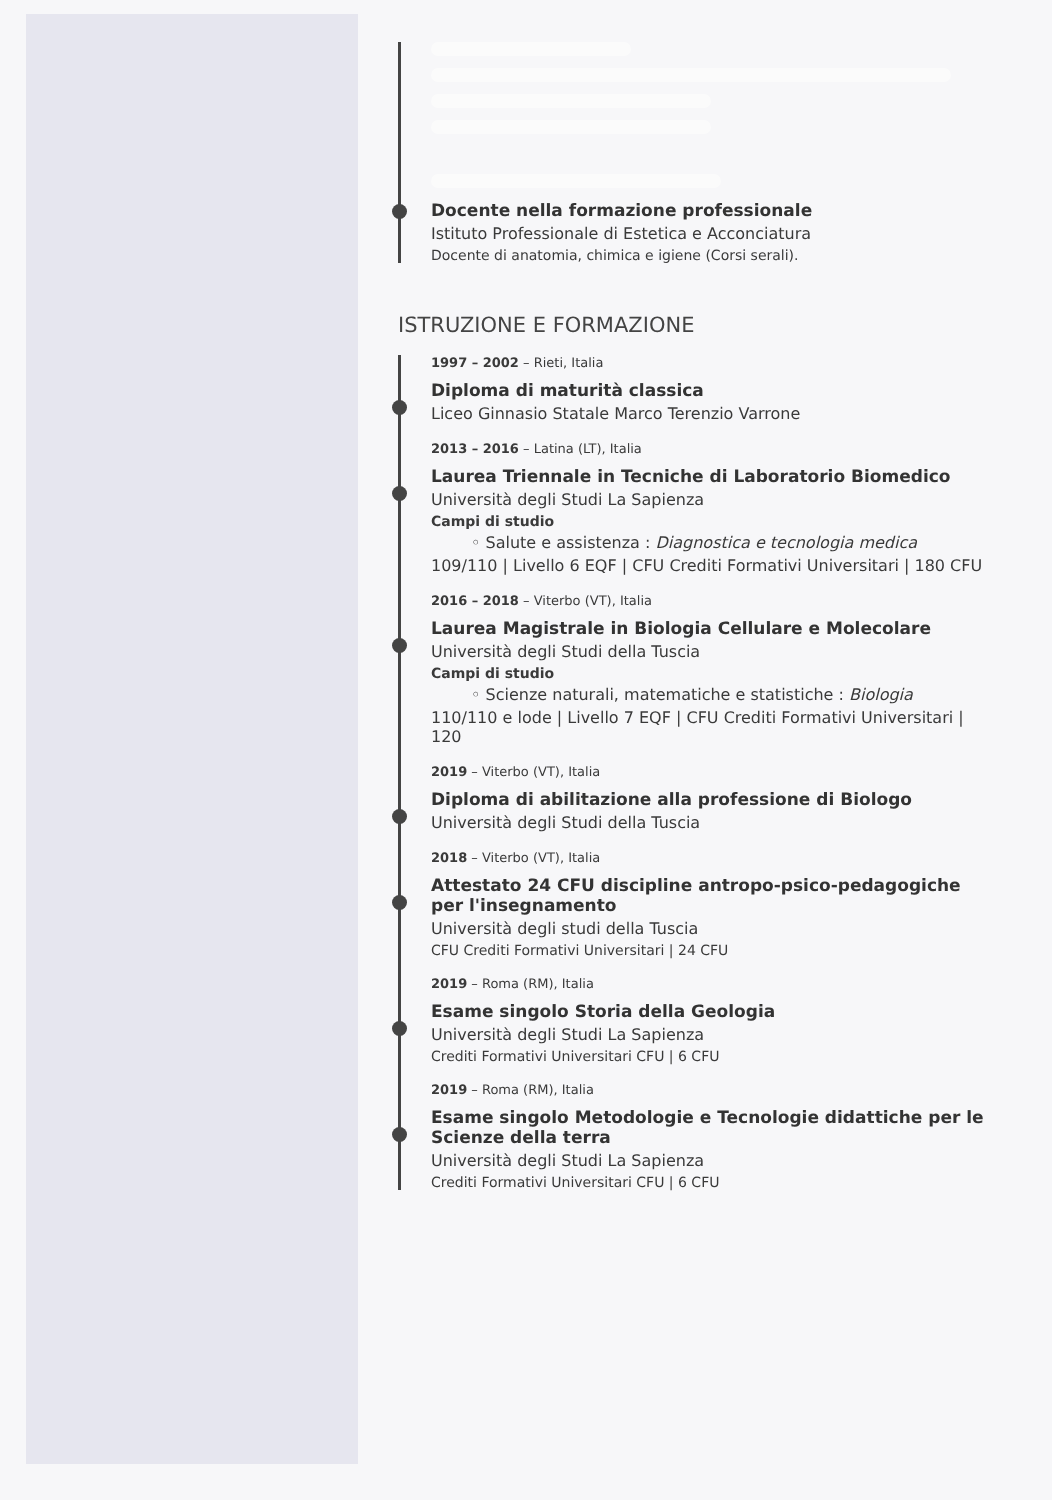Docente nella formazione professionale
Istituto Professionale di Estetica e Acconciatura
Docente di anatomia, chimica e igiene (Corsi serali).
ISTRUZIONE E FORMAZIONE
1997 – 2002 – Rieti, Italia
Diploma di maturità classica
Liceo Ginnasio Statale Marco Terenzio Varrone
2013 – 2016 – Latina (LT), Italia
Laurea Triennale in Tecniche di Laboratorio Biomedico
Università degli Studi La Sapienza
Campi di studio
◦ Salute e assistenza : Diagnostica e tecnologia medica
109/110 | Livello 6 EQF | CFU Crediti Formativi Universitari | 180 CFU
2016 – 2018 – Viterbo (VT), Italia
Laurea Magistrale in Biologia Cellulare e Molecolare
Università degli Studi della Tuscia
Campi di studio
◦ Scienze naturali, matematiche e statistiche : Biologia
110/110 e lode | Livello 7 EQF | CFU Crediti Formativi Universitari | 120
2019 – Viterbo (VT), Italia
Diploma di abilitazione alla professione di Biologo
Università degli Studi della Tuscia
2018 – Viterbo (VT), Italia
Attestato 24 CFU discipline antropo-psico-pedagogiche per l'insegnamento
Università degli studi della Tuscia
CFU Crediti Formativi Universitari | 24 CFU
2019 – Roma (RM), Italia
Esame singolo Storia della Geologia
Università degli Studi La Sapienza
Crediti Formativi Universitari CFU | 6 CFU
2019 – Roma (RM), Italia
Esame singolo Metodologie e Tecnologie didattiche per le Scienze della terra
Università degli Studi La Sapienza
Crediti Formativi Universitari CFU | 6 CFU